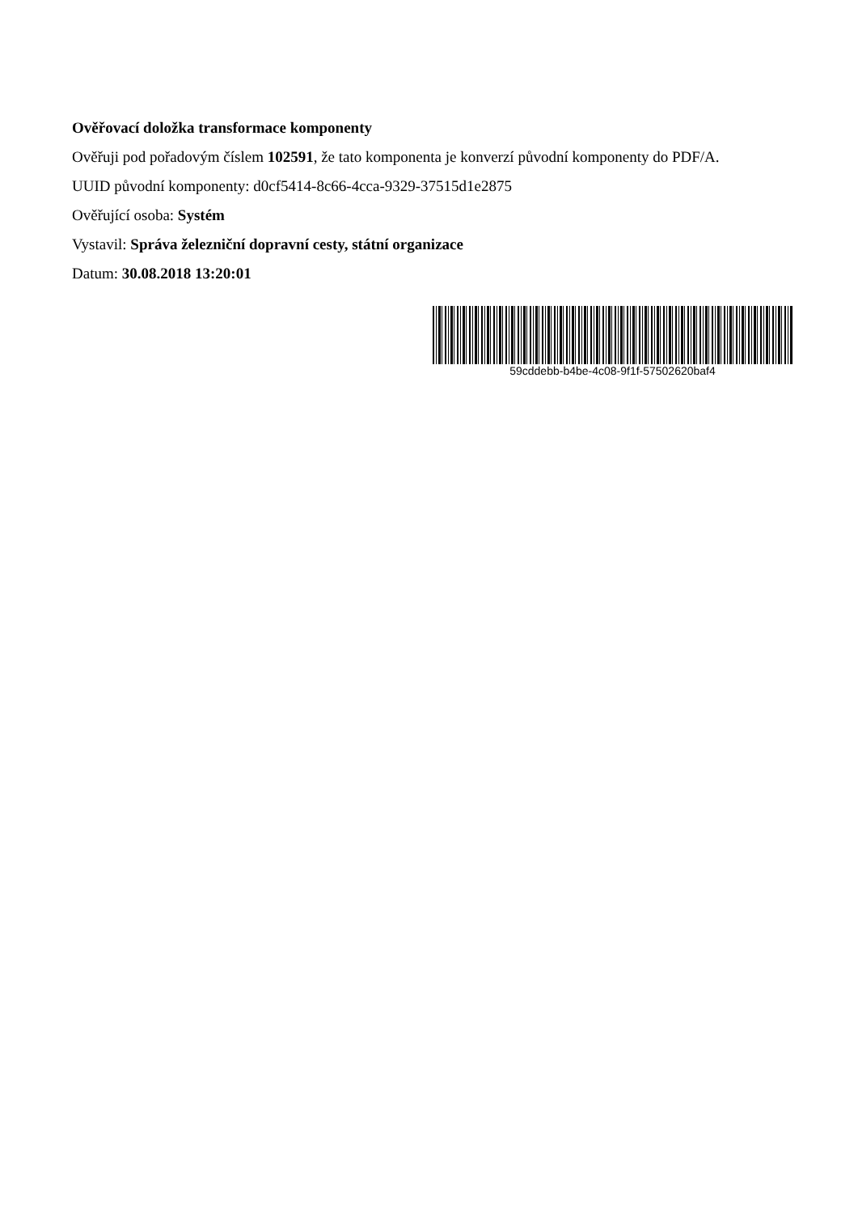Ověřovací doložka transformace komponenty
Ověřuji pod pořadovým číslem 102591, že tato komponenta je konverzí původní komponenty do PDF/A.
UUID původní komponenty: d0cf5414-8c66-4cca-9329-37515d1e2875
Ověřující osoba: Systém
Vystavil: Správa železniční dopravní cesty, státní organizace
Datum: 30.08.2018 13:20:01
59cddebb-b4be-4c08-9f1f-57502620baf4